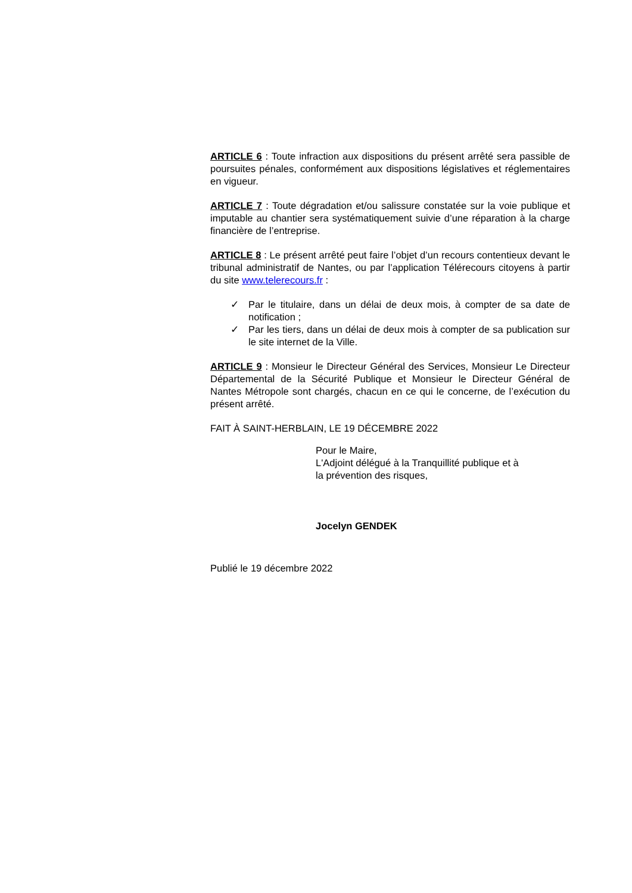ARTICLE 6 : Toute infraction aux dispositions du présent arrêté sera passible de poursuites pénales, conformément aux dispositions législatives et réglementaires en vigueur.
ARTICLE 7 : Toute dégradation et/ou salissure constatée sur la voie publique et imputable au chantier sera systématiquement suivie d’une réparation à la charge financière de l’entreprise.
ARTICLE 8 : Le présent arrêté peut faire l’objet d’un recours contentieux devant le tribunal administratif de Nantes, ou par l’application Télérecours citoyens à partir du site www.telerecours.fr :
✓ Par le titulaire, dans un délai de deux mois, à compter de sa date de notification ;
✓ Par les tiers, dans un délai de deux mois à compter de sa publication sur le site internet de la Ville.
ARTICLE 9 : Monsieur le Directeur Général des Services, Monsieur Le Directeur Départemental de la Sécurité Publique et Monsieur le Directeur Général de Nantes Métropole sont chargés, chacun en ce qui le concerne, de l’exécution du présent arrêté.
FAIT À SAINT-HERBLAIN, LE 19 DÉCEMBRE 2022
Pour le Maire,
L'Adjoint délégué à la Tranquillité publique et à
la prévention des risques,
Jocelyn GENDEK
Publié le 19 décembre 2022